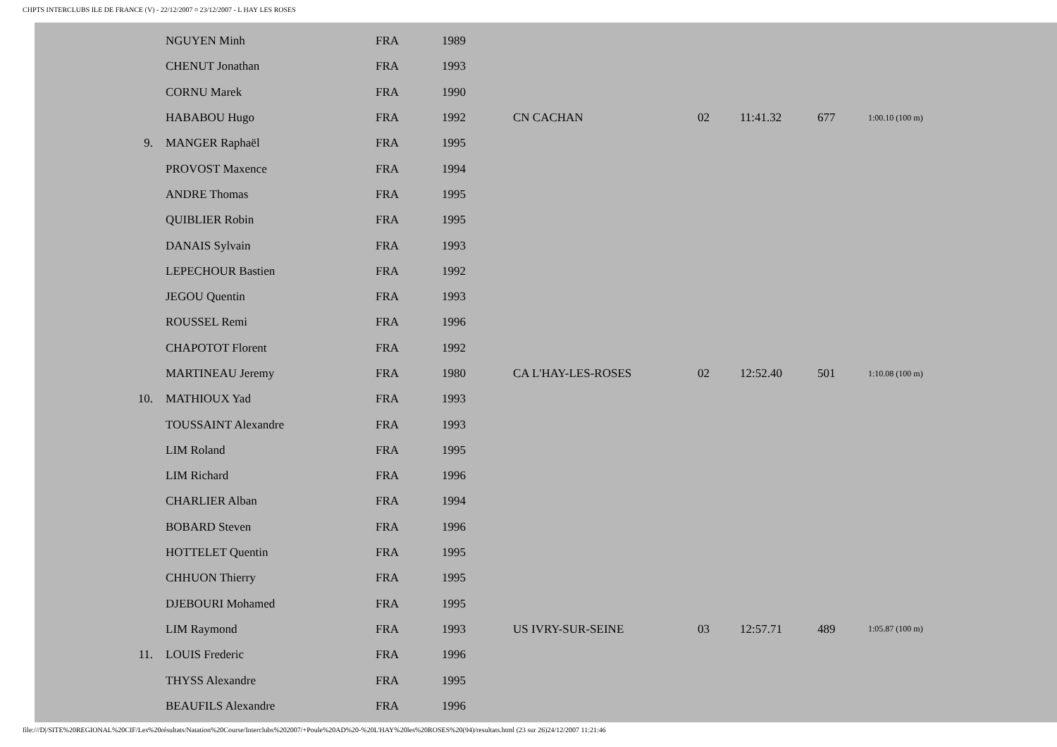CHPTS INTERCLUBS ILE DE FRANCE (V) - 22/12/2007 ¤ 23/12/2007 - L HAY LES ROSES
| | NGUYEN Minh | FRA | 1989 | | | | | |
| | CHENUT Jonathan | FRA | 1993 | | | | | |
| | CORNU Marek | FRA | 1990 | | | | | |
| | HABABOU Hugo | FRA | 1992 | CN CACHAN | 02 | 11:41.32 | 677 | 1:00.10 (100 m) |
| 9. | MANGER Raphaël | FRA | 1995 | | | | | |
| | PROVOST Maxence | FRA | 1994 | | | | | |
| | ANDRE Thomas | FRA | 1995 | | | | | |
| | QUIBLIER Robin | FRA | 1995 | | | | | |
| | DANAIS Sylvain | FRA | 1993 | | | | | |
| | LEPECHOUR Bastien | FRA | 1992 | | | | | |
| | JEGOU Quentin | FRA | 1993 | | | | | |
| | ROUSSEL Remi | FRA | 1996 | | | | | |
| | CHAPOTOT Florent | FRA | 1992 | | | | | |
| | MARTINEAU Jeremy | FRA | 1980 | CA L'HAY-LES-ROSES | 02 | 12:52.40 | 501 | 1:10.08 (100 m) |
| 10. | MATHIOUX Yad | FRA | 1993 | | | | | |
| | TOUSSAINT Alexandre | FRA | 1993 | | | | | |
| | LIM Roland | FRA | 1995 | | | | | |
| | LIM Richard | FRA | 1996 | | | | | |
| | CHARLIER Alban | FRA | 1994 | | | | | |
| | BOBARD Steven | FRA | 1996 | | | | | |
| | HOTTELET Quentin | FRA | 1995 | | | | | |
| | CHHUON Thierry | FRA | 1995 | | | | | |
| | DJEBOURI Mohamed | FRA | 1995 | | | | | |
| | LIM Raymond | FRA | 1993 | US IVRY-SUR-SEINE | 03 | 12:57.71 | 489 | 1:05.87 (100 m) |
| 11. | LOUIS Frederic | FRA | 1996 | | | | | |
| | THYSS Alexandre | FRA | 1995 | | | | | |
| | BEAUFILS Alexandre | FRA | 1996 | | | | | |
file:///D|/SITE%20REGIONAL%20CIF/Les%20résultats/Natation%20Course/Interclubs%202007/+Poule%20AD%20-%20L'HAY%20les%20ROSES%20(94)/resultats.html (23 sur 26)24/12/2007 11:21:46